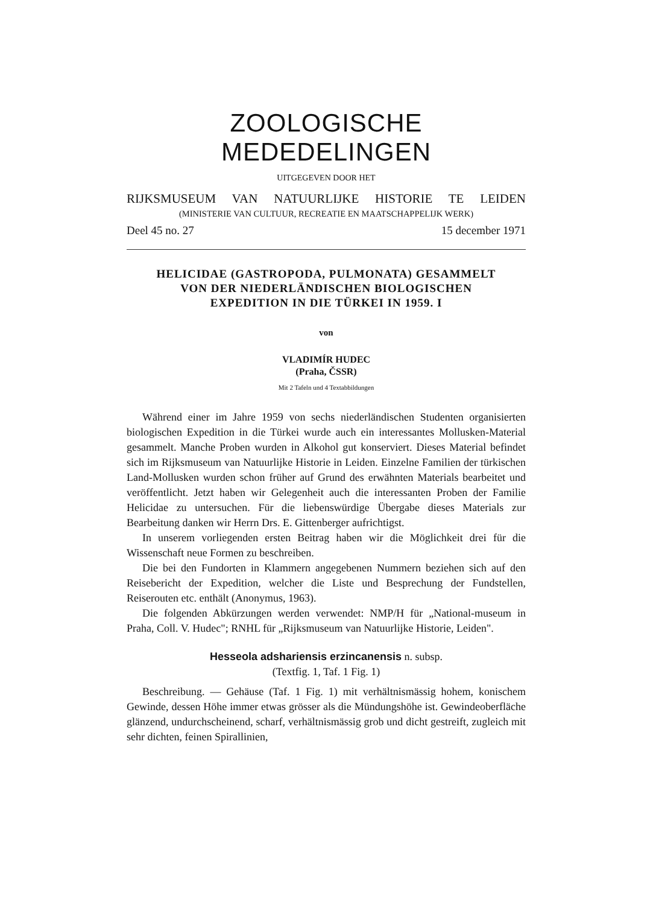ZOOLOGISCHE MEDEDELINGEN
UITGEGEVEN DOOR HET
RIJKSMUSEUM VAN NATUURLIJKE HISTORIE TE LEIDEN
(MINISTERIE VAN CULTUUR, RECREATIE EN MAATSCHAPPELIJK WERK)
Deel 45 no. 27 15 december 1971
HELICIDAE (GASTROPODA, PULMONATA) GESAMMELT
VON DER NIEDERLÄNDISCHEN BIOLOGISCHEN
EXPEDITION IN DIE TÜRKEI IN 1959. I
von
VLADIMÍR HUDEC
(Praha, ČSSR)
Mit 2 Tafeln und 4 Textabbildungen
Während einer im Jahre 1959 von sechs niederländischen Studenten organisierten biologischen Expedition in die Türkei wurde auch ein interessantes Mollusken-Material gesammelt. Manche Proben wurden in Alkohol gut konserviert. Dieses Material befindet sich im Rijksmuseum van Natuurlijke Historie in Leiden. Einzelne Familien der türkischen Land-Mollusken wurden schon früher auf Grund des erwähnten Materials bearbeitet und veröffentlicht. Jetzt haben wir Gelegenheit auch die interessanten Proben der Familie Helicidae zu untersuchen. Für die liebenswürdige Übergabe dieses Materials zur Bearbeitung danken wir Herrn Drs. E. Gittenberger aufrichtigst.
In unserem vorliegenden ersten Beitrag haben wir die Möglichkeit drei für die Wissenschaft neue Formen zu beschreiben.
Die bei den Fundorten in Klammern angegebenen Nummern beziehen sich auf den Reisebericht der Expedition, welcher die Liste und Besprechung der Fundstellen, Reiserouten etc. enthält (Anonymus, 1963).
Die folgenden Abkürzungen werden verwendet: NMP/H für „National-museum in Praha, Coll. V. Hudec"; RNHL für „Rijksmuseum van Natuurlijke Historie, Leiden".
Hesseola adshariensis erzincanensis n. subsp.
(Textfig. 1, Taf. 1 Fig. 1)
Beschreibung. — Gehäuse (Taf. 1 Fig. 1) mit verhältnismässig hohem, konischem Gewinde, dessen Höhe immer etwas grösser als die Mündungshöhe ist. Gewindeoberfläche glänzend, undurchscheinend, scharf, verhältnismässig grob und dicht gestreift, zugleich mit sehr dichten, feinen Spirallinien,